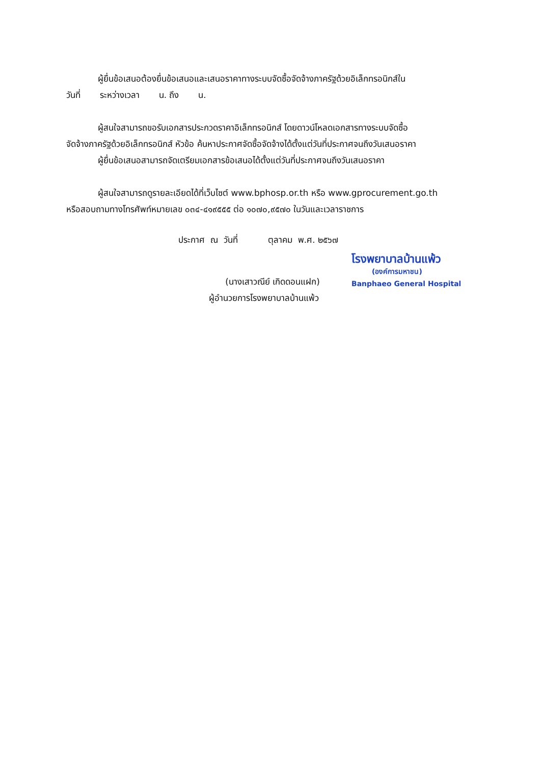ผู้ยื่นข้อเสนอต้องยื่นข้อเสนอและเสนอราคาทางระบบจัดซื้อจัดจ้างภาครัฐด้วยอิเล็กทรอนิกส์ใน
วันที่ ระหว่างเวลา น. ถึง น.
ผู้สนใจสามารถขอรับเอกสารประกวดราคาอิเล็กทรอนิกส์ โดยดาวน์โหลดเอกสารทางระบบจัดซื้อ
จัดจ้างภาครัฐด้วยอิเล็กทรอนิกส์ หัวข้อ ค้นหาประกาศจัดซื้อจัดจ้างได้ตั้งแต่วันที่ประกาศจนถึงวันเสนอราคา
ผู้ยื่นข้อเสนอสามารถจัดเตรียมเอกสารข้อเสนอได้ตั้งแต่วันที่ประกาศจนถึงวันเสนอราคา
ผู้สนใจสามารถดูรายละเอียดได้ที่เว็บไซต์ www.bphosp.or.th หรือ www.gprocurement.go.th
หรือสอบถามทางโทรศัพท์หมายเลข ๐๓๔-๔๑๙๕๕๕ ต่อ ๑๐๗๐,๙๕๗๐ ในวันและเวลาราชการ
ประกาศ ณ วันที่ ตุลาคม พ.ศ. ๒๕๖๗
(นางเสาวณีย์ เกิดดอนแฝก)
โรงพยาบาลบ้านแพ้ว
(องค์การมหาชน)
Banphaeo General Hospital
ผู้อำนวยการโรงพยาบาลบ้านแพ้ว